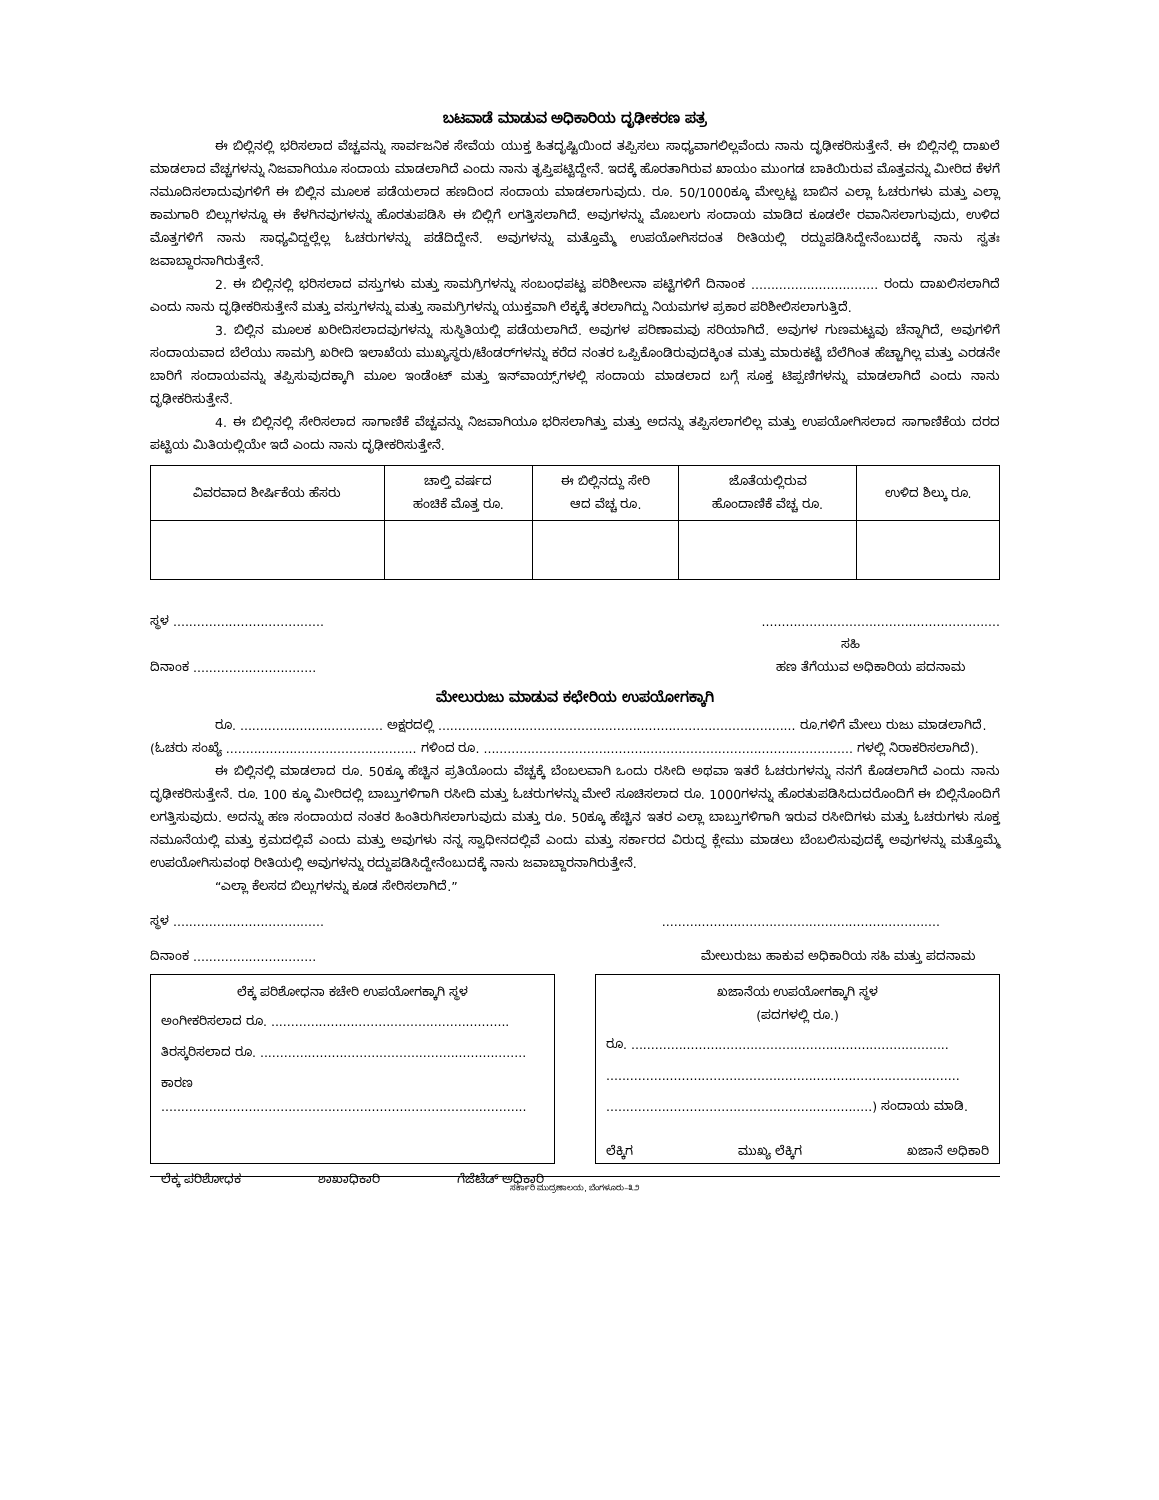ಬಟವಾಡೆ ಮಾಡುವ ಅಧಿಕಾರಿಯ ದೃಢೀಕರಣ ಪತ್ರ
ಈ ಬಿಲ್ಲಿನಲ್ಲಿ ಭರಿಸಲಾದ ವೆಚ್ಚವನ್ನು ಸಾರ್ವಜನಿಕ ಸೇವೆಯ ಯುಕ್ತ ಹಿತದೃಷ್ಟಿಯಿಂದ ತಪ್ಪಿಸಲು ಸಾಧ್ಯವಾಗಲಿಲ್ಲವೆಂದು ನಾನು ದೃಢೀಕರಿಸುತ್ತೇನೆ. ಈ ಬಿಲ್ಲಿನಲ್ಲಿ ದಾಖಲೆ ಮಾಡಲಾದ ವೆಚ್ಚಗಳನ್ನು ನಿಜವಾಗಿಯೂ ಸಂದಾಯ ಮಾಡಲಾಗಿದೆ ಎಂದು ನಾನು ತೃಪ್ತಿಪಟ್ಟಿದ್ದೇನೆ. ಇದಕ್ಕೆ ಹೊರತಾಗಿರುವ ಖಾಯಂ ಮುಂಗಡ ಬಾಕಿಯಿರುವ ಮೊತ್ತವನ್ನು ಮೀರಿದ ಕೆಳಗೆ ನಮೂದಿಸಲಾದುವುಗಳಿಗೆ ಈ ಬಿಲ್ಲಿನ ಮೂಲಕ ಪಡೆಯಲಾದ ಹಣದಿಂದ ಸಂದಾಯ ಮಾಡಲಾಗುವುದು. ರೂ. 50/1000ಕ್ಕೂ ಮೇಲ್ಪಟ್ಟ ಬಾಬಿನ ಎಲ್ಲಾ ಓಚರುಗಳು ಮತ್ತು ಎಲ್ಲಾ ಕಾಮಗಾರಿ ಬಿಲ್ಲುಗಳನ್ನೂ ಈ ಕೆಳಗಿನವುಗಳನ್ನು ಹೊರತುಪಡಿಸಿ ಈ ಬಿಲ್ಲಿಗೆ ಲಗತ್ತಿಸಲಾಗಿದೆ. ಅವುಗಳನ್ನು ಮೊಬಲಗು ಸಂದಾಯ ಮಾಡಿದ ಕೂಡಲೇ ರವಾನಿಸಲಾಗುವುದು, ಉಳಿದ ಮೊತ್ತಗಳಿಗೆ ನಾನು ಸಾಧ್ಯವಿದ್ದಲ್ಲೆಲ್ಲ ಓಚರುಗಳನ್ನು ಪಡೆದಿದ್ದೇನೆ. ಅವುಗಳನ್ನು ಮತ್ತೊಮ್ಮೆ ಉಪಯೋಗಿಸದಂತ ರೀತಿಯಲ್ಲಿ ರದ್ದುಪಡಿಸಿದ್ದೇನೆಂಬುದಕ್ಕೆ ನಾನು ಸ್ವತಃ ಜವಾಬ್ದಾರನಾಗಿರುತ್ತೇನೆ.
2. ಈ ಬಿಲ್ಲಿನಲ್ಲಿ ಭರಿಸಲಾದ ವಸ್ತುಗಳು ಮತ್ತು ಸಾಮಗ್ರಿಗಳನ್ನು ಸಂಬಂಧಪಟ್ಟ ಪರಿಶೀಲನಾ ಪಟ್ಟಿಗಳಿಗೆ ದಿನಾಂಕ ................................ ರಂದು ದಾಖಲಿಸಲಾಗಿದೆ ಎಂದು ನಾನು ದೃಢೀಕರಿಸುತ್ತೇನೆ ಮತ್ತು ವಸ್ತುಗಳನ್ನು ಮತ್ತು ಸಾಮಗ್ರಿಗಳನ್ನು ಯುಕ್ತವಾಗಿ ಲೆಕ್ಕಕ್ಕೆ ತರಲಾಗಿದ್ದು ನಿಯಮಗಳ ಪ್ರಕಾರ ಪರಿಶೀಲಿಸಲಾಗುತ್ತಿದೆ.
3. ಬಿಲ್ಲಿನ ಮೂಲಕ ಖರೀದಿಸಲಾದವುಗಳನ್ನು ಸುಸ್ಥಿತಿಯಲ್ಲಿ ಪಡೆಯಲಾಗಿದೆ. ಅವುಗಳ ಪರಿಣಾಮವು ಸರಿಯಾಗಿದೆ. ಅವುಗಳ ಗುಣಮಟ್ಟವು ಚೆನ್ನಾಗಿದೆ, ಅವುಗಳಿಗೆ ಸಂದಾಯವಾದ ಬೆಲೆಯು ಸಾಮಗ್ರಿ ಖರೀದಿ ಇಲಾಖೆಯ ಮುಖ್ಯಸ್ಥರು/ಟೆಂಡರ್‌ಗಳನ್ನು ಕರೆದ ನಂತರ ಒಪ್ಪಿಕೊಂಡಿರುವುದಕ್ಕಿಂತ ಮತ್ತು ಮಾರುಕಟ್ಟೆ ಬೆಲೆಗಿಂತ ಹೆಚ್ಚಾಗಿಲ್ಲ ಮತ್ತು ಎರಡನೇ ಬಾರಿಗೆ ಸಂದಾಯವನ್ನು ತಪ್ಪಿಸುವುದಕ್ಕಾಗಿ ಮೂಲ ಇಂಡೆಂಟ್ ಮತ್ತು ಇನ್‌ವಾಯ್ಸ್‌ಗಳಲ್ಲಿ ಸಂದಾಯ ಮಾಡಲಾದ ಬಗ್ಗೆ ಸೂಕ್ತ ಟಿಪ್ಪಣಿಗಳನ್ನು ಮಾಡಲಾಗಿದೆ ಎಂದು ನಾನು ದೃಢೀಕರಿಸುತ್ತೇನೆ.
4. ಈ ಬಿಲ್ಲಿನಲ್ಲಿ ಸೇರಿಸಲಾದ ಸಾಗಾಣಿಕೆ ವೆಚ್ಚವನ್ನು ನಿಜವಾಗಿಯೂ ಭರಿಸಲಾಗಿತ್ತು ಮತ್ತು ಅದನ್ನು ತಪ್ಪಿಸಲಾಗಲಿಲ್ಲ ಮತ್ತು ಉಪಯೋಗಿಸಲಾದ ಸಾಗಾಣಿಕೆಯ ದರದ ಪಟ್ಟಿಯ ಮಿತಿಯಲ್ಲಿಯೇ ಇದೆ ಎಂದು ನಾನು ದೃಢೀಕರಿಸುತ್ತೇನೆ.
| ವಿವರವಾದ ಶೀರ್ಷಿಕೆಯ ಹೆಸರು | ಚಾಲ್ತಿ ವರ್ಷದ ಹಂಚಿಕೆ ಮೊತ್ತ ರೂ. | ಈ ಬಿಲ್ಲಿನದ್ದು ಸೇರಿ ಆದ ವೆಚ್ಚ ರೂ. | ಜೊತೆಯಲ್ಲಿರುವ ಹೊಂದಾಣಿಕೆ ವೆಚ್ಚ ರೂ. | ಉಳಿದ ಶಿಲ್ಕು ರೂ. |
ಸ್ಥಳ ..................................................................................................
ಸಹಿ
ದಿನಾಂಕ ............................... ಹಣ ತೆಗೆಯುವ ಅಧಿಕಾರಿಯ ಪದನಾಮ
ಮೇಲುರುಜು ಮಾಡುವ ಕಛೇರಿಯ ಉಪಯೋಗಕ್ಕಾಗಿ
ರೂ. .................................... ಅಕ್ಷರದಲ್ಲಿ .......................................................................................... ರೂ.ಗಳಿಗೆ ಮೇಲು ರುಜು ಮಾಡಲಾಗಿದೆ.
(ಓಚರು ಸಂಖ್ಯೆ ................................................ ಗಳಿಂದ ರೂ. ............................................................................................. ಗಳಲ್ಲಿ ನಿರಾಕರಿಸಲಾಗಿದೆ).
ಈ ಬಿಲ್ಲಿನಲ್ಲಿ ಮಾಡಲಾದ ರೂ. 50ಕ್ಕೂ ಹೆಚ್ಚಿನ ಪ್ರತಿಯೊಂದು ವೆಚ್ಚಕ್ಕೆ ಬೆಂಬಲವಾಗಿ ಒಂದು ರಸೀದಿ ಅಥವಾ ಇತರೆ ಓಚರುಗಳನ್ನು ನನಗೆ ಕೊಡಲಾಗಿದೆ ಎಂದು ನಾನು ದೃಢೀಕರಿಸುತ್ತೇನೆ. ರೂ. 100 ಕ್ಕೂ ಮೀರಿದಲ್ಲಿ ಬಾಬ್ತುಗಳಿಗಾಗಿ ರಸೀದಿ ಮತ್ತು ಓಚರುಗಳನ್ನು ಮೇಲೆ ಸೂಚಿಸಲಾದ ರೂ. 1000ಗಳನ್ನು ಹೊರತುಪಡಿಸಿದುದರೊಂದಿಗೆ ಈ ಬಿಲ್ಲಿನೊಂದಿಗೆ ಲಗತ್ತಿಸುವುದು. ಅದನ್ನು ಹಣ ಸಂದಾಯದ ನಂತರ ಹಿಂತಿರುಗಿಸಲಾಗುವುದು ಮತ್ತು ರೂ. 50ಕ್ಕೂ ಹೆಚ್ಚಿನ ಇತರ ಎಲ್ಲಾ ಬಾಬ್ತುಗಳಿಗಾಗಿ ಇರುವ ರಸೀದಿಗಳು ಮತ್ತು ಓಚರುಗಳು ಸೂಕ್ತ ನಮೂನೆಯಲ್ಲಿ ಮತ್ತು ಕ್ರಮದಲ್ಲಿವೆ ಎಂದು ಮತ್ತು ಅವುಗಳು ನನ್ನ ಸ್ವಾಧೀನದಲ್ಲಿವೆ ಎಂದು ಮತ್ತು ಸರ್ಕಾರದ ವಿರುದ್ಧ ಕ್ಲೇಮು ಮಾಡಲು ಬೆಂಬಲಿಸುವುದಕ್ಕೆ ಅವುಗಳನ್ನು ಮತ್ತೊಮ್ಮೆ ಉಪಯೋಗಿಸುವಂಥ ರೀತಿಯಲ್ಲಿ ಅವುಗಳನ್ನು ರದ್ದುಪಡಿಸಿದ್ದೇನೆಂಬುದಕ್ಕೆ ನಾನು ಜವಾಬ್ದಾರನಾಗಿರುತ್ತೇನೆ.
“ಎಲ್ಲಾ ಕೆಲಸದ ಬಿಲ್ಲುಗಳನ್ನು ಕೂಡ ಸೇರಿಸಲಾಗಿದೆ.”
ಸ್ಥಳ ............................................................................................................
ದಿನಾಂಕ ............................... ಮೇಲುರುಜು ಹಾಕುವ ಅಧಿಕಾರಿಯ ಸಹಿ ಮತ್ತು ಪದನಾಮ
ಲೆಕ್ಕ ಪರಿಶೋಧನಾ ಕಚೇರಿ ಉಪಯೋಗಕ್ಕಾಗಿ ಸ್ಥಳ
ಅಂಗೀಕರಿಸಲಾದ ರೂ. ............................................................
ತಿರಸ್ಕರಿಸಲಾದ ರೂ. ...................................................................
ಕಾರಣ ............................................................................................
ಲೆಕ್ಕ ಪರಿಶೋಧಕ ಶಾಖಾಧಿಕಾರಿ ಗೆಜೆಟೆಡ್ ಅಧಿಕಾರಿ
ಖಜಾನೆಯ ಉಪಯೋಗಕ್ಕಾಗಿ ಸ್ಥಳ
(ಪದಗಳಲ್ಲಿ ರೂ.)
ರೂ. ................................................................................
.........................................................................................
...................................................................) ಸಂದಾಯ ಮಾಡಿ.
ಲೆಕ್ಕಿಗ ಮುಖ್ಯ ಲೆಕ್ಕಿಗ ಖಜಾನೆ ಅಧಿಕಾರಿ
ಸರ್ಕಾರಿ ಮುದ್ರಣಾಲಯ, ಬೆಂಗಳೂರು–೩೨